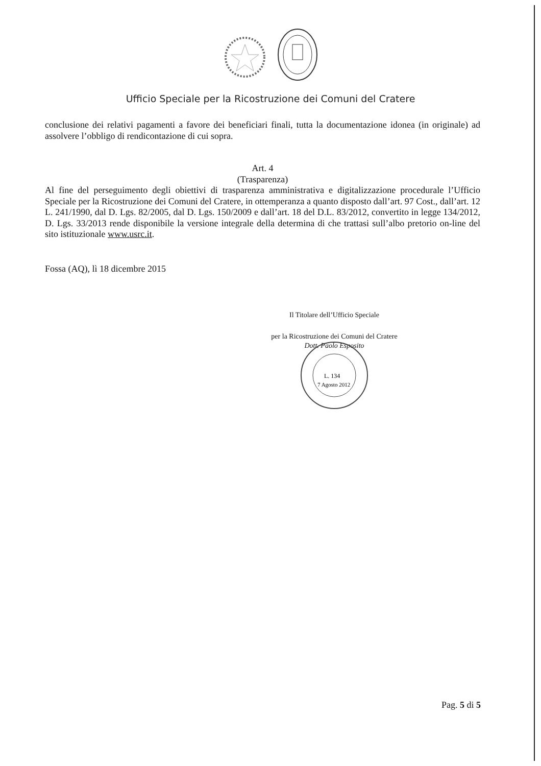Ufficio Speciale per la Ricostruzione dei Comuni del Cratere
conclusione dei relativi pagamenti a favore dei beneficiari finali, tutta la documentazione idonea (in originale) ad assolvere l’obbligo di rendicontazione di cui sopra.
Art. 4
(Trasparenza)
Al fine del perseguimento degli obiettivi di trasparenza amministrativa e digitalizzazione procedurale l’Ufficio Speciale per la Ricostruzione dei Comuni del Cratere, in ottemperanza a quanto disposto dall’art. 97 Cost., dall’art. 12 L. 241/1990, dal D. Lgs. 82/2005, dal D. Lgs. 150/2009 e dall’art. 18 del D.L. 83/2012, convertito in legge 134/2012, D. Lgs. 33/2013 rende disponibile la versione integrale della determina di che trattasi sull’albo pretorio on-line del sito istituzionale www.usrc.it.
Fossa (AQ), lì 18 dicembre 2015
Il Titolare dell’Ufficio Speciale
per la Ricostruzione dei Comuni del Cratere
Dott. Paolo Esposito
L. 134
7 Agosto 2012
Pag. 5 di 5